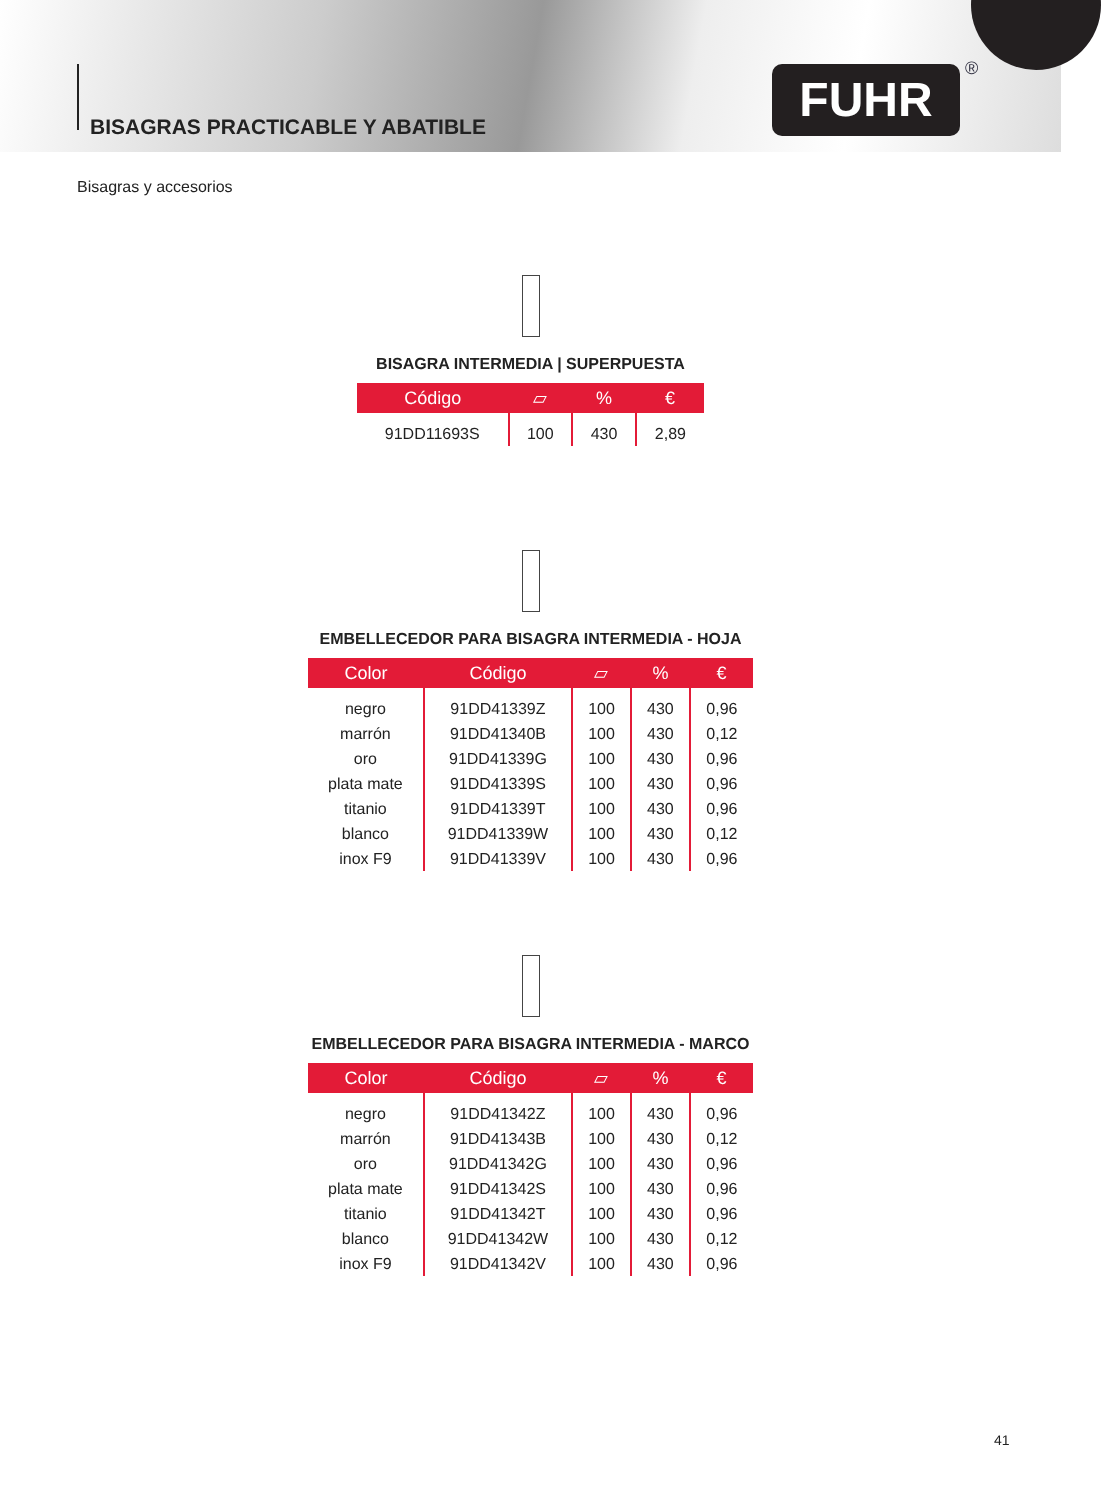BISAGRAS PRACTICABLE Y ABATIBLE
FUHR ®
Bisagras y accesorios
BISAGRA INTERMEDIA | SUPERPUESTA
| Código | ▱ | % | € |
| --- | --- | --- | --- |
| 91DD11693S | 100 | 430 | 2,89 |
EMBELLECEDOR PARA BISAGRA INTERMEDIA - HOJA
| Color | Código | ▱ | % | € |
| --- | --- | --- | --- | --- |
| negro | 91DD41339Z | 100 | 430 | 0,96 |
| marrón | 91DD41340B | 100 | 430 | 0,12 |
| oro | 91DD41339G | 100 | 430 | 0,96 |
| plata mate | 91DD41339S | 100 | 430 | 0,96 |
| titanio | 91DD41339T | 100 | 430 | 0,96 |
| blanco | 91DD41339W | 100 | 430 | 0,12 |
| inox F9 | 91DD41339V | 100 | 430 | 0,96 |
EMBELLECEDOR PARA BISAGRA INTERMEDIA - MARCO
| Color | Código | ▱ | % | € |
| --- | --- | --- | --- | --- |
| negro | 91DD41342Z | 100 | 430 | 0,96 |
| marrón | 91DD41343B | 100 | 430 | 0,12 |
| oro | 91DD41342G | 100 | 430 | 0,96 |
| plata mate | 91DD41342S | 100 | 430 | 0,96 |
| titanio | 91DD41342T | 100 | 430 | 0,96 |
| blanco | 91DD41342W | 100 | 430 | 0,12 |
| inox F9 | 91DD41342V | 100 | 430 | 0,96 |
41